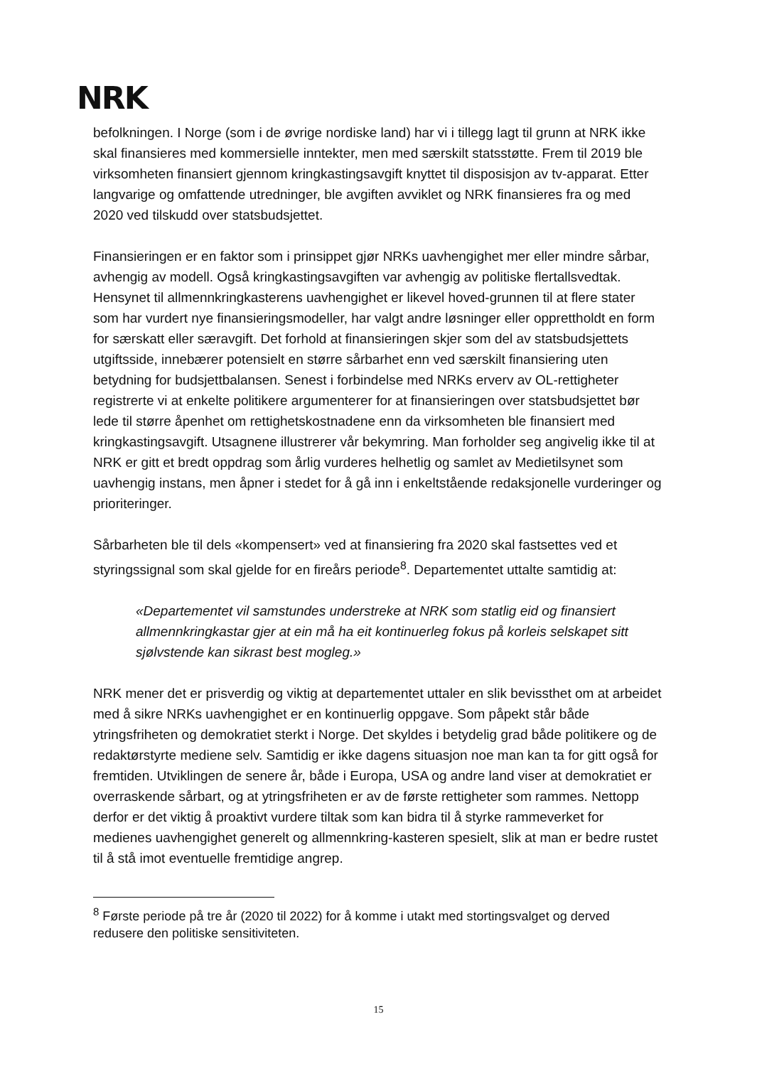NRK
befolkningen. I Norge (som i de øvrige nordiske land) har vi i tillegg lagt til grunn at NRK ikke skal finansieres med kommersielle inntekter, men med særskilt statsstøtte. Frem til 2019 ble virksomheten finansiert gjennom kringkastingsavgift knyttet til disposisjon av tv-apparat. Etter langvarige og omfattende utredninger, ble avgiften avviklet og NRK finansieres fra og med 2020 ved tilskudd over statsbudsjettet.
Finansieringen er en faktor som i prinsippet gjør NRKs uavhengighet mer eller mindre sårbar, avhengig av modell. Også kringkastingsavgiften var avhengig av politiske flertallsvedtak. Hensynet til allmennkringkasterens uavhengighet er likevel hoved-grunnen til at flere stater som har vurdert nye finansieringsmodeller, har valgt andre løsninger eller opprettholdt en form for særskatt eller særavgift. Det forhold at finansieringen skjer som del av statsbudsjettets utgiftsside, innebærer potensielt en større sårbarhet enn ved særskilt finansiering uten betydning for budsjettbalansen. Senest i forbindelse med NRKs erverv av OL-rettigheter registrerte vi at enkelte politikere argumenterer for at finansieringen over statsbudsjettet bør lede til større åpenhet om rettighetskostnadene enn da virksomheten ble finansiert med kringkastingsavgift. Utsagnene illustrerer vår bekymring. Man forholder seg angivelig ikke til at NRK er gitt et bredt oppdrag som årlig vurderes helhetlig og samlet av Medietilsynet som uavhengig instans, men åpner i stedet for å gå inn i enkeltstående redaksjonelle vurderinger og prioriteringer.
Sårbarheten ble til dels «kompensert» ved at finansiering fra 2020 skal fastsettes ved et styringssignal som skal gjelde for en fireårs periode<sup>8</sup>. Departementet uttalte samtidig at:
«Departementet vil samstundes understreke at NRK som statlig eid og finansiert allmennkringkastar gjer at ein må ha eit kontinuerleg fokus på korleis selskapet sitt sjølvstende kan sikrast best mogleg.»
NRK mener det er prisverdig og viktig at departementet uttaler en slik bevissthet om at arbeidet med å sikre NRKs uavhengighet er en kontinuerlig oppgave. Som påpekt står både ytringsfriheten og demokratiet sterkt i Norge. Det skyldes i betydelig grad både politikere og de redaktørstyrte mediene selv. Samtidig er ikke dagens situasjon noe man kan ta for gitt også for fremtiden. Utviklingen de senere år, både i Europa, USA og andre land viser at demokratiet er overraskende sårbart, og at ytringsfriheten er av de første rettigheter som rammes. Nettopp derfor er det viktig å proaktivt vurdere tiltak som kan bidra til å styrke rammeverket for medienes uavhengighet generelt og allmennkring-kasteren spesielt, slik at man er bedre rustet til å stå imot eventuelle fremtidige angrep.
<sup>8</sup> Første periode på tre år (2020 til 2022) for å komme i utakt med stortingsvalget og derved redusere den politiske sensitiviteten.
15